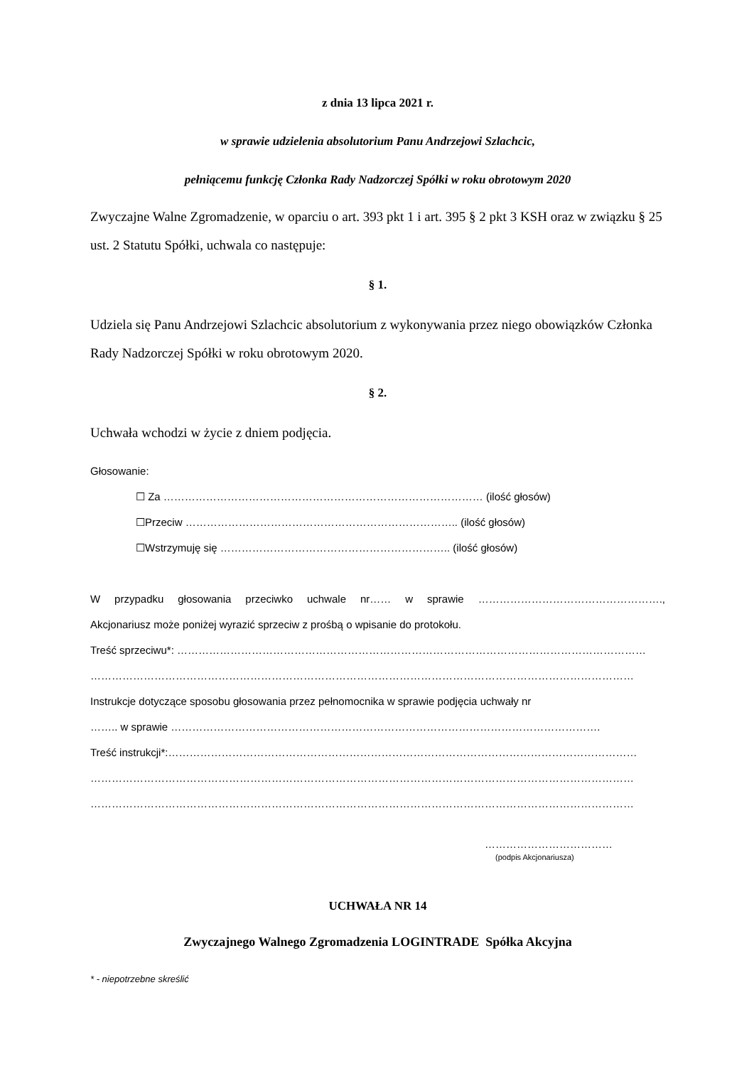z dnia 13 lipca 2021 r.
w sprawie udzielenia absolutorium Panu Andrzejowi Szlachcic,
pełniącemu funkcję Członka Rady Nadzorczej Spółki w roku obrotowym 2020
Zwyczajne Walne Zgromadzenie, w oparciu o art. 393 pkt 1 i art. 395 § 2 pkt 3 KSH oraz w związku § 25 ust. 2 Statutu Spółki, uchwala co następuje:
§ 1.
Udziela się Panu Andrzejowi Szlachcic absolutorium z wykonywania przez niego obowiązków Członka Rady Nadzorczej Spółki w roku obrotowym 2020.
§ 2.
Uchwała wchodzi w życie z dniem podjęcia.
Głosowanie:
☐ Za ……………………………………………………………………………… (ilość głosów)
☐Przeciw ………………………………………………………………….. (ilość głosów)
☐Wstrzymuję się ……………………………………………………….. (ilość głosów)
W przypadku głosowania przeciwko uchwale nr…… w sprawie …………………………………………….,
Akcjonariusz może poniżej wyrazić sprzeciw z prośbą o wpisanie do protokołu.
Treść sprzeciwu*: ……………………………………………………………………………………………………………………
………………………………………………………………………………………………………………………………………
Instrukcje dotyczące sposobu głosowania przez pełnomocnika w sprawie podjęcia uchwały nr
…….. w sprawie ………………………………………………………………………………………………………….
Treść instrukcji*:……………………………………………………………………………………………………………………
………………………………………………………………………………………………………………………………………
………………………………………………………………………………………………………………………………………
………………………………
(podpis Akcjonariusza)
UCHWAŁA NR 14
Zwyczajnego Walnego Zgromadzenia LOGINTRADE Spółka Akcyjna
* - niepotrzebne skreślić